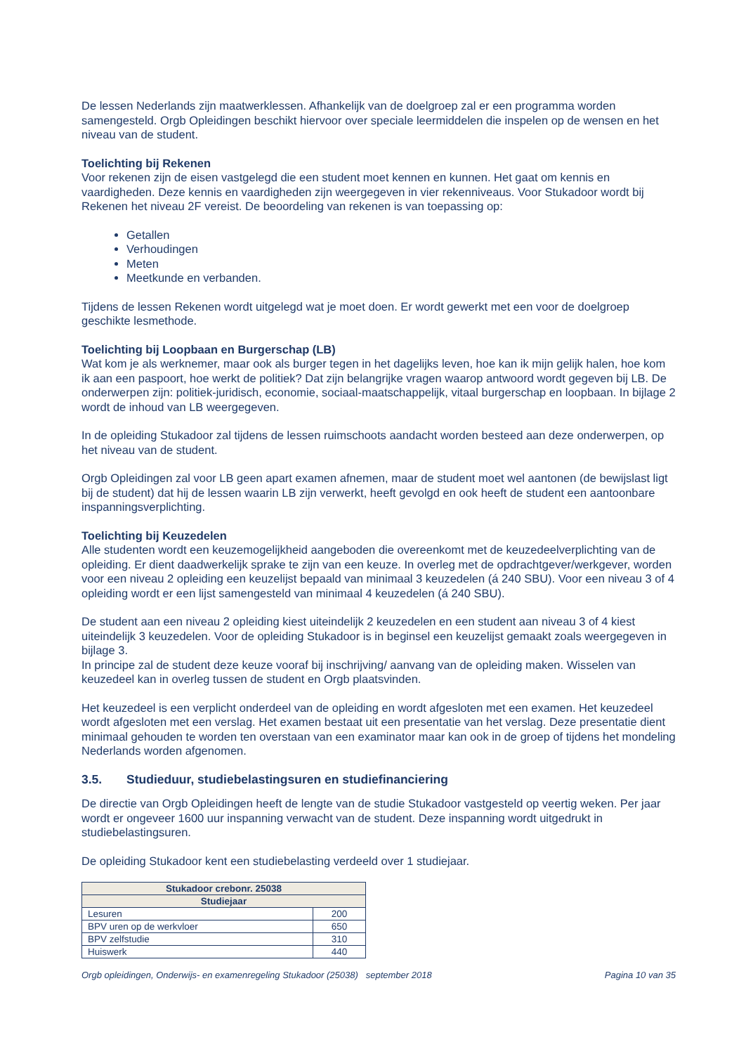De lessen Nederlands zijn maatwerklessen. Afhankelijk van de doelgroep zal er een programma worden samengesteld. Orgb Opleidingen beschikt hiervoor over speciale leermiddelen die inspelen op de wensen en het niveau van de student.
Toelichting bij Rekenen
Voor rekenen zijn de eisen vastgelegd die een student moet kennen en kunnen. Het gaat om kennis en vaardigheden. Deze kennis en vaardigheden zijn weergegeven in vier rekenniveaus. Voor Stukadoor wordt bij Rekenen het niveau 2F vereist. De beoordeling van rekenen is van toepassing op:
Getallen
Verhoudingen
Meten
Meetkunde en verbanden.
Tijdens de lessen Rekenen wordt uitgelegd wat je moet doen. Er wordt gewerkt met een voor de doelgroep geschikte lesmethode.
Toelichting bij Loopbaan en Burgerschap (LB)
Wat kom je als werknemer, maar ook als burger tegen in het dagelijks leven, hoe kan ik mijn gelijk halen, hoe kom ik aan een paspoort, hoe werkt de politiek? Dat zijn belangrijke vragen waarop antwoord wordt gegeven bij LB. De onderwerpen zijn: politiek-juridisch, economie, sociaal-maatschappelijk, vitaal burgerschap en loopbaan. In bijlage 2 wordt de inhoud van LB weergegeven.
In de opleiding Stukadoor zal tijdens de lessen ruimschoots aandacht worden besteed aan deze onderwerpen, op het niveau van de student.
Orgb Opleidingen zal voor LB geen apart examen afnemen, maar de student moet wel aantonen (de bewijslast ligt bij de student) dat hij de lessen waarin LB zijn verwerkt, heeft gevolgd en ook heeft de student een aantoonbare inspanningsverplichting.
Toelichting bij Keuzedelen
Alle studenten wordt een keuzemogelijkheid aangeboden die overeenkomt met de keuzedeelverplichting van de opleiding. Er dient daadwerkelijk sprake te zijn van een keuze. In overleg met de opdrachtgever/werkgever, worden voor een niveau 2 opleiding een keuzelijst bepaald van minimaal 3 keuzedelen (á 240 SBU). Voor een niveau 3 of 4 opleiding wordt er een lijst samengesteld van minimaal 4 keuzedelen (á 240 SBU).
De student aan een niveau 2 opleiding kiest uiteindelijk 2 keuzedelen en een student aan niveau 3 of 4 kiest uiteindelijk 3 keuzedelen. Voor de opleiding Stukadoor is in beginsel een keuzelijst gemaakt zoals weergegeven in bijlage 3.
In principe zal de student deze keuze vooraf bij inschrijving/ aanvang van de opleiding maken. Wisselen van keuzedeel kan in overleg tussen de student en Orgb plaatsvinden.
Het keuzedeel is een verplicht onderdeel van de opleiding en wordt afgesloten met een examen. Het keuzedeel wordt afgesloten met een verslag. Het examen bestaat uit een presentatie van het verslag. Deze presentatie dient minimaal gehouden te worden ten overstaan van een examinator maar kan ook in de groep of tijdens het mondeling Nederlands worden afgenomen.
3.5. Studieduur, studiebelastingsuren en studiefinanciering
De directie van Orgb Opleidingen heeft de lengte van de studie Stukadoor vastgesteld op veertig weken. Per jaar wordt er ongeveer 1600 uur inspanning verwacht van de student. Deze inspanning wordt uitgedrukt in studiebelastingsuren.
De opleiding Stukadoor kent een studiebelasting verdeeld over 1 studiejaar.
| Stukadoor crebonr. 25038 | |
| --- | --- |
| Studiejaar | |
| Lesuren | 200 |
| BPV uren op de werkvloer | 650 |
| BPV zelfstudie | 310 |
| Huiswerk | 440 |
Orgb opleidingen, Onderwijs- en examenregeling Stukadoor (25038) september 2018 Pagina 10 van 35